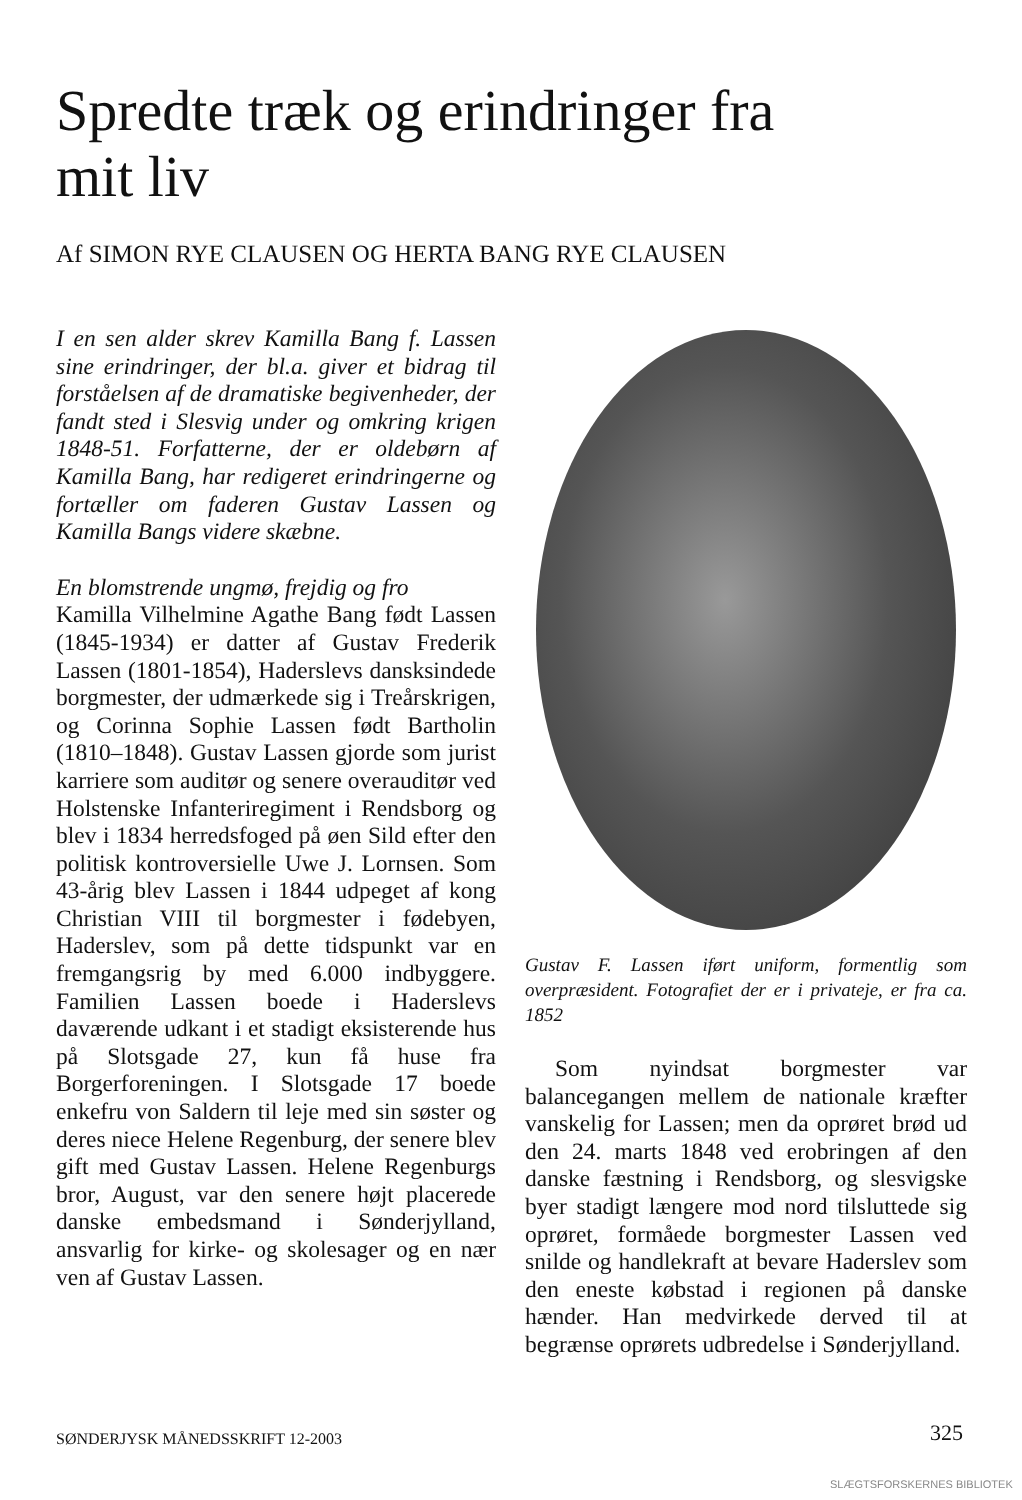Spredte træk og erindringer fra mit liv
Af SIMON RYE CLAUSEN OG HERTA BANG RYE CLAUSEN
I en sen alder skrev Kamilla Bang f. Lassen sine erindringer, der bl.a. giver et bidrag til forståelsen af de dramatiske begivenheder, der fandt sted i Slesvig under og omkring krigen 1848-51. Forfatterne, der er oldebørn af Kamilla Bang, har redigeret erindringerne og fortæller om faderen Gustav Lassen og Kamilla Bangs videre skæbne.
En blomstrende ungmø, frejdig og fro
Kamilla Vilhelmine Agathe Bang født Lassen (1845-1934) er datter af Gustav Frederik Lassen (1801-1854), Haderslevs dansksindede borgmester, der udmærkede sig i Treårskrigen, og Corinna Sophie Lassen født Bartholin (1810–1848). Gustav Lassen gjorde som jurist karriere som auditør og senere overauditør ved Holstenske Infanteriregiment i Rendsborg og blev i 1834 herredsfoged på øen Sild efter den politisk kontroversielle Uwe J. Lornsen. Som 43-årig blev Lassen i 1844 udpeget af kong Christian VIII til borgmester i fødebyen, Haderslev, som på dette tidspunkt var en fremgangsrig by med 6.000 indbyggere. Familien Lassen boede i Haderslevs daværende udkant i et stadigt eksisterende hus på Slotsgade 27, kun få huse fra Borgerforeningen. I Slotsgade 17 boede enkefru von Saldern til leje med sin søster og deres niece Helene Regenburg, der senere blev gift med Gustav Lassen. Helene Regenburgs bror, August, var den senere højt placerede danske embedsmand i Sønderjylland, ansvarlig for kirke- og skolesager og en nær ven af Gustav Lassen.
Gustav F. Lassen iført uniform, formentlig som overpræsident. Fotografiet der er i privateje, er fra ca. 1852
Som nyindsat borgmester var balancegangen mellem de nationale kræfter vanskelig for Lassen; men da oprøret brød ud den 24. marts 1848 ved erobringen af den danske fæstning i Rendsborg, og slesvigske byer stadigt længere mod nord tilsluttede sig oprøret, formåede borgmester Lassen ved snilde og handlekraft at bevare Haderslev som den eneste købstad i regionen på danske hænder. Han medvirkede derved til at begrænse oprørets udbredelse i Sønderjylland.
SØNDERJYSK MÅNEDSSKRIFT 12-2003
325
SLÆGTSFORSKERNES BIBLIOTEK